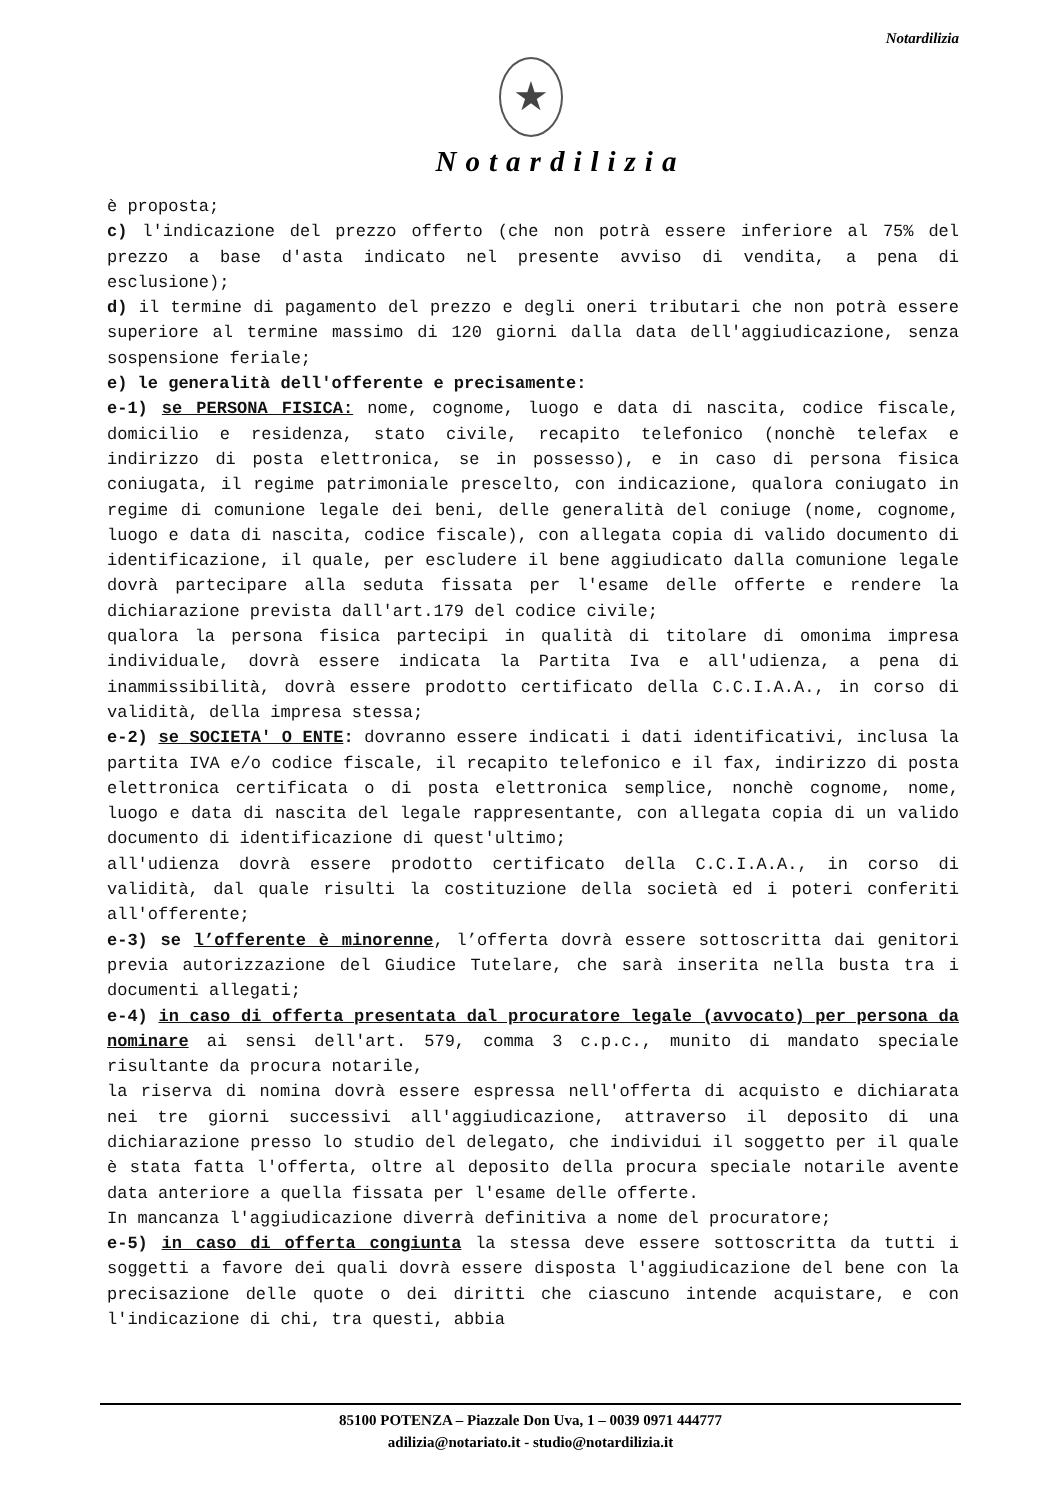Notardilizia
★
Notardilizia
è proposta;
c) l'indicazione del prezzo offerto (che non potrà essere inferiore al 75% del prezzo a base d'asta indicato nel presente avviso di vendita, a pena di esclusione);
d) il termine di pagamento del prezzo e degli oneri tributari che non potrà essere superiore al termine massimo di 120 giorni dalla data dell'aggiudicazione, senza sospensione feriale;
e) le generalità dell'offerente e precisamente:
e-1) se PERSONA FISICA: nome, cognome, luogo e data di nascita, codice fiscale, domicilio e residenza, stato civile, recapito telefonico (nonchè telefax e indirizzo di posta elettronica, se in possesso), e in caso di persona fisica coniugata, il regime patrimoniale prescelto, con indicazione, qualora coniugato in regime di comunione legale dei beni, delle generalità del coniuge (nome, cognome, luogo e data di nascita, codice fiscale), con allegata copia di valido documento di identificazione, il quale, per escludere il bene aggiudicato dalla comunione legale dovrà partecipare alla seduta fissata per l'esame delle offerte e rendere la dichiarazione prevista dall'art.179 del codice civile;
qualora la persona fisica partecipi in qualità di titolare di omonima impresa individuale, dovrà essere indicata la Partita Iva e all'udienza, a pena di inammissibilità, dovrà essere prodotto certificato della C.C.I.A.A., in corso di validità, della impresa stessa;
e-2) se SOCIETA' O ENTE: dovranno essere indicati i dati identificativi, inclusa la partita IVA e/o codice fiscale, il recapito telefonico e il fax, indirizzo di posta elettronica certificata o di posta elettronica semplice, nonchè cognome, nome, luogo e data di nascita del legale rappresentante, con allegata copia di un valido documento di identificazione di quest'ultimo;
all'udienza dovrà essere prodotto certificato della C.C.I.A.A., in corso di validità, dal quale risulti la costituzione della società ed i poteri conferiti all'offerente;
e-3) se l’offerente è minorenne, l’offerta dovrà essere sottoscritta dai genitori previa autorizzazione del Giudice Tutelare, che sarà inserita nella busta tra i documenti allegati;
e-4) in caso di offerta presentata dal procuratore legale (avvocato) per persona da nominare ai sensi dell'art. 579, comma 3 c.p.c., munito di mandato speciale risultante da procura notarile,
la riserva di nomina dovrà essere espressa nell'offerta di acquisto e dichiarata nei tre giorni successivi all'aggiudicazione, attraverso il deposito di una dichiarazione presso lo studio del delegato, che individui il soggetto per il quale è stata fatta l'offerta, oltre al deposito della procura speciale notarile avente data anteriore a quella fissata per l'esame delle offerte.
In mancanza l'aggiudicazione diverrà definitiva a nome del procuratore;
e-5) in caso di offerta congiunta la stessa deve essere sottoscritta da tutti i soggetti a favore dei quali dovrà essere disposta l'aggiudicazione del bene con la precisazione delle quote o dei diritti che ciascuno intende acquistare, e con l'indicazione di chi, tra questi, abbia
85100 POTENZA – Piazzale Don Uva, 1 – 0039 0971 444777
adilizia@notariato.it - studio@notardilizia.it